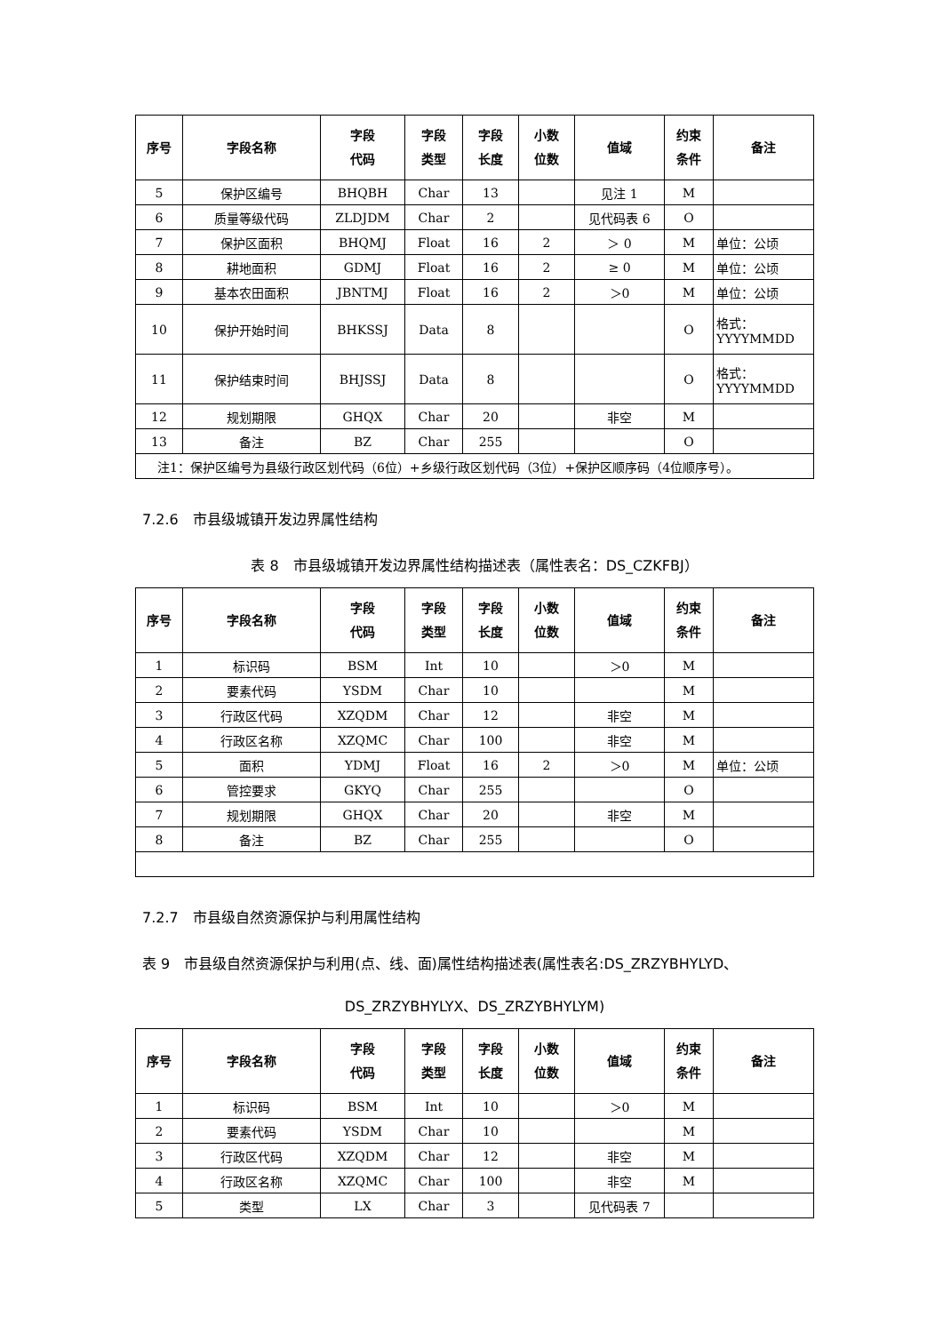| 序号 | 字段名称 | 字段 代码 | 字段 类型 | 字段 长度 | 小数 位数 | 值域 | 约束 条件 | 备注 |
| --- | --- | --- | --- | --- | --- | --- | --- | --- |
| 5 | 保护区编号 | BHQBH | Char | 13 | | 见注 1 | M | |
| 6 | 质量等级代码 | ZLDJDM | Char | 2 | | 见代码表 6 | O | |
| 7 | 保护区面积 | BHQMJ | Float | 16 | 2 | ＞ 0 | M | 单位：公顷 |
| 8 | 耕地面积 | GDMJ | Float | 16 | 2 | ≥ 0 | M | 单位：公顷 |
| 9 | 基本农田面积 | JBNTMJ | Float | 16 | 2 | ＞0 | M | 单位：公顷 |
| 10 | 保护开始时间 | BHKSSJ | Data | 8 | | | O | 格式： YYYYMMDD |
| 11 | 保护结束时间 | BHJSSJ | Data | 8 | | | O | 格式： YYYYMMDD |
| 12 | 规划期限 | GHQX | Char | 20 | | 非空 | M | |
| 13 | 备注 | BZ | Char | 255 | | | O | |
| 注1：保护区编号为县级行政区划代码（6位）+乡级行政区划代码（3位）+保护区顺序码（4位顺序号）。 | | | | | | | | |
7.2.6　市县级城镇开发边界属性结构
表 8　市县级城镇开发边界属性结构描述表（属性表名：DS_CZKFBJ）
| 序号 | 字段名称 | 字段 代码 | 字段 类型 | 字段 长度 | 小数 位数 | 值域 | 约束 条件 | 备注 |
| --- | --- | --- | --- | --- | --- | --- | --- | --- |
| 1 | 标识码 | BSM | Int | 10 | | ＞0 | M | |
| 2 | 要素代码 | YSDM | Char | 10 | | | M | |
| 3 | 行政区代码 | XZQDM | Char | 12 | | 非空 | M | |
| 4 | 行政区名称 | XZQMC | Char | 100 | | 非空 | M | |
| 5 | 面积 | YDMJ | Float | 16 | 2 | ＞0 | M | 单位：公顷 |
| 6 | 管控要求 | GKYQ | Char | 255 | | | O | |
| 7 | 规划期限 | GHQX | Char | 20 | | 非空 | M | |
| 8 | 备注 | BZ | Char | 255 | | | O | |
7.2.7　市县级自然资源保护与利用属性结构
表 9　市县级自然资源保护与利用(点、线、面)属性结构描述表(属性表名:DS_ZRZYBHYLYD、
DS_ZRZYBHYLYX、DS_ZRZYBHYLYM)
| 序号 | 字段名称 | 字段 代码 | 字段 类型 | 字段 长度 | 小数 位数 | 值域 | 约束 条件 | 备注 |
| --- | --- | --- | --- | --- | --- | --- | --- | --- |
| 1 | 标识码 | BSM | Int | 10 | | ＞0 | M | |
| 2 | 要素代码 | YSDM | Char | 10 | | | M | |
| 3 | 行政区代码 | XZQDM | Char | 12 | | 非空 | M | |
| 4 | 行政区名称 | XZQMC | Char | 100 | | 非空 | M | |
| 5 | 类型 | LX | Char | 3 | | 见代码表 7 | | |